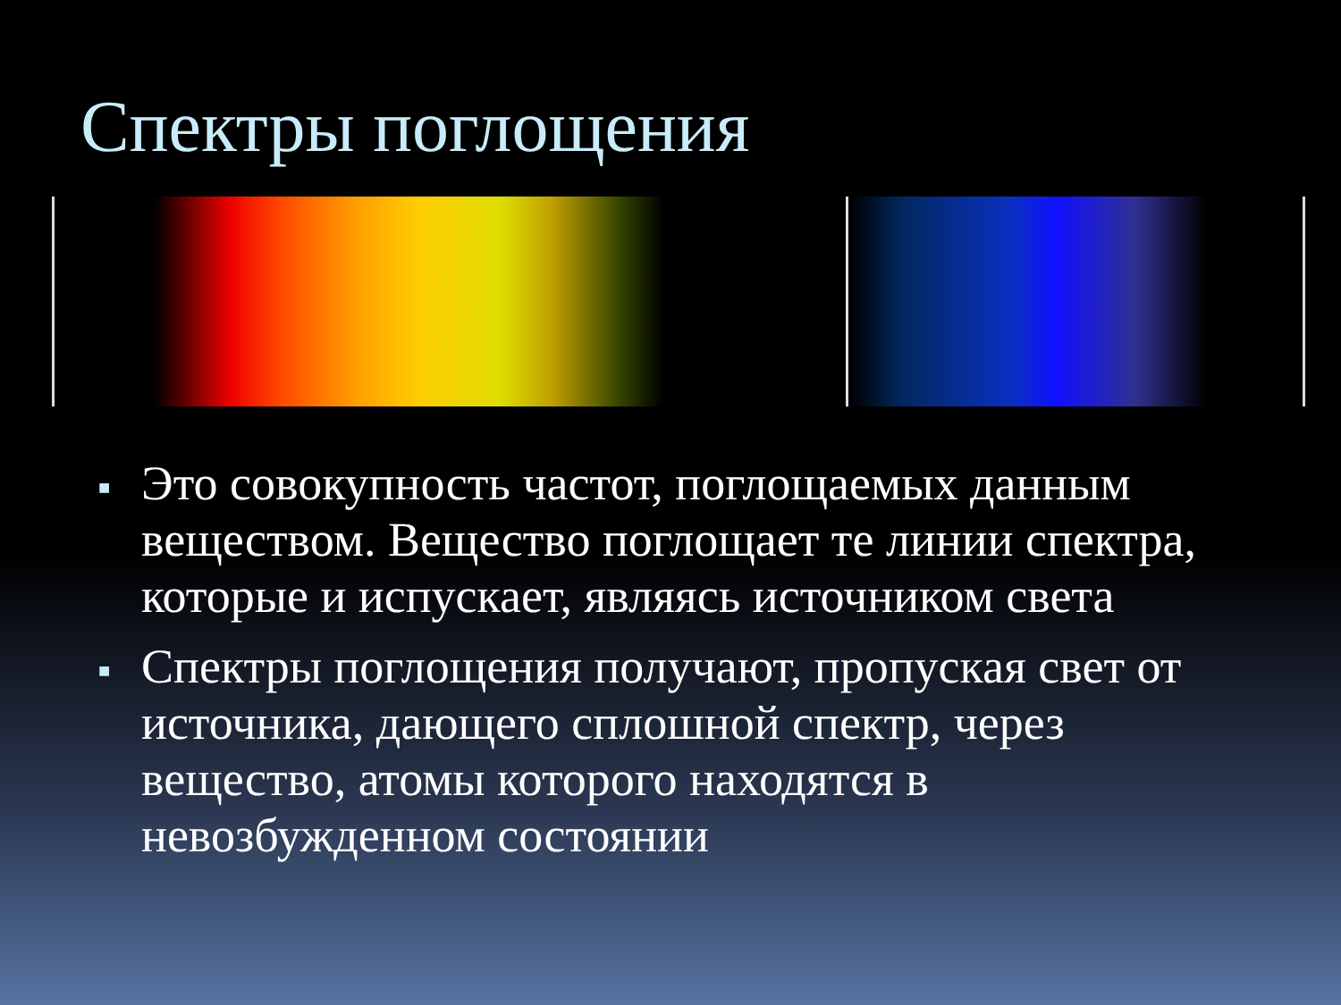Спектры поглощения
■ Это совокупность частот, поглощаемых данным веществом. Вещество поглощает те линии спектра, которые и испускает, являясь источником света
■ Спектры поглощения получают, пропуская свет от источника, дающего сплошной спектр, через вещество, атомы которого находятся в невозбужденном состоянии